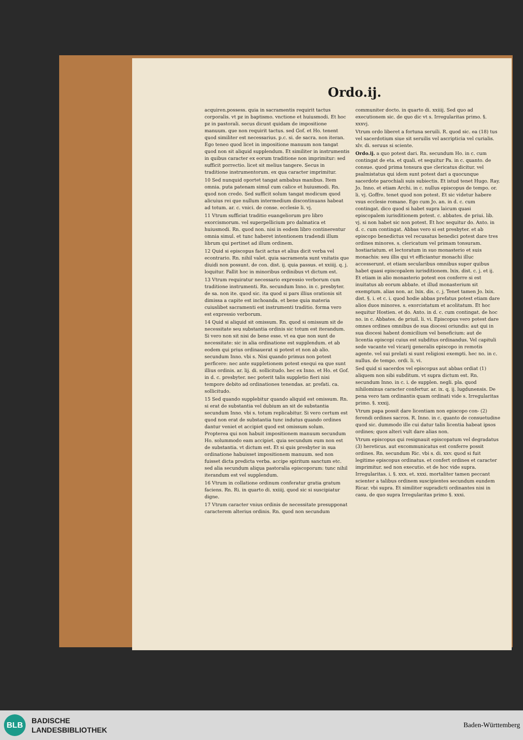Ordo.ij.
acquiren.possess. quia in sacramentis requirit tactus corporalis. vt pz in baptismo. vnctione et huiusmodi. Et hoc pz in pastorali. secus dicunt quidam de impositione manuum. que non requirit tactus. sed Gof. et Ho. tenent quod similiter est necessarius. p.c. si. de sacra. non iteran. Ego teneo quod licet in impositione manuum non tangat quod non sit aliquid supplendum. Et similiter in instrumentis in quibus caracter ex eorum traditione non imprimitur: sed sufficit porrectio. licet sit melius tangere. Secus in traditione instrumentorum. ex qua caracter imprimitur.
10 Sed nunquid oportet tangat ambabus manibus. Item omnia. puta patenam simul cum calice et huiusmodi. Rn. quod non credo. Sed sufficit solum tangat modicum quod alicuius rei que nullum intermedium discontinuans habeat ad totum. ar. c. vnici. de conse. ecclesie li. vj.
11 Vtrum sufficiat traditio euangeliorum pro libro exorcismorum. vel superpellicium pro dalmatica et huiusmodi. Rn. quod non. nisi in eodem libro continerentur omnia simul. et tunc haberet intentionem tradendi illum librum qui pertinet ad illum ordinem.
12 Quid si episcopus facit actus et alius dicit verba vel econtrario. Rn. nihil valet. quia sacramenta sunt vnitatis que diuidi non possunt. de con. dist. ij. quia passus. et xxiiij. q. j. loquitur. Fallit hoc in minoribus ordinibus vt dictum est.
13 Vtrum requiratur necessario expressio verborum cum traditione instrumenti. Rn. secundum Inno. in c. presbyter. de sa. non ite. quod sic. ita quod si pars illius orationis sit dimissa a capite est inchoanda. et bene quia materia cuiuslibet sacramenti est instrumenti traditio. forma vero est expressio verborum.
14 Quid si aliquid sit omissum. Rn. quod si omissum sit de necessitate seu substantia ordinis sic totum est iterandum. Si vero non sit nisi de bene esse. vt ea que non sunt de necessitate: sic in alia ordinatione est supplendum. et ab eodem qui prius ordinauerat si potest et non ab alio. secundum Inno. vbi s. Nisi quando primus non potest perficere: nec ante suppletionem potest exequi ea que sunt illius ordinis. ar. lij. di. sollicitudo. hec ex Inno. et Ho. et Gof. in d. c. presbyter. nec poterit talis suppletio fieri nisi tempore debito ad ordinationes tenendas. ar. prefati. ca. sollicitudo.
15 Sed quando supplebitur quando aliquid est omissum. Rn. si erat de substantia vel dubium an sit de substantia secundum Inno. vbi s. totum replicabitur. Si vero certum est quod non erat de substantia tunc indutus quando ordines dantur veniet et accipiet quod est omissum solum. Propterea qui non habuit impositionem manuum secundum Ho. solummodo eam accipiet. quia secundum eum non est de substantia. vt dictum est. Et si quis presbyter in sua ordinatione habuisset impositionem manuum. sed non fuisset dicta predicta verba. accipe spiritum sanctum etc. sed alia secundum aliqua pastoralia episcoporum: tunc nihil iterandum est vel supplendum.
16 Vtrum in collatione ordinum conferatur gratia gratum faciens. Rn. Ri. in quarto di. xxiiij. quod sic si suscipiatur digne.
17 Vtrum caracter vnius ordinis de necessitate presupponat caracterem alterius ordinis. Rn. quod non secundum
communiter docto. in quarto di. xxiiij. Sed quo ad executionem sic. de quo dic vt s. Irregularitas primo. §. xxxvj.
Vtrum ordo liberet a fortuna seruili. R. quod sic. ea (18) tus vel sacerdotium siue sit seruilis vel ascripticia vel curialis. xlv. di. seruus si sciente.
Ordo.ij. a quo potest dari. Rn. secundum Ho. in c. cum contingat de eta. et quali. et sequitur Pa. in c. quanto. de consue. quod prima tonsura que clericatus dicitur. vel psalmistatus qui idem sunt potest dari a quocunque sacerdote parochiali suis subiectis. Et istud tenet Hugo. Ray. Jo. Inno. et etiam Archi. in c. nullus episcopus de tempo. or. li. vj. Goffre. tenet quod non potest. Et sic videtur habere vsus ecclesie romane. Ego cum Jo. an. in d. c. cum contingat. dico quod si habet supra laicum quasi episcopalem iurisditionem potest. c. abbates. de priui. lib. vj. si non habet sic non potest. Et hoc sequitur do. Anto. in d. c. cum contingat. Abbas vero si est presbyter. et ab episcopo benedictus vel recusatus benedici potest dare tres ordines minores. s. clericatum vel primam tonsuram. hostiariatum. et lectoratum in suo monasterio et suis monachis: seu illis qui vt efficiantur monachi illuc accesserunt. et etiam secularibus omnibus super quibus habet quasi episcopalem iurisditionem. lxix. dist. c. j. et ij. Et etiam in alio monasterio potest eos conferre si est inuitatus ab eorum abbate. et illud monasterium sit exemptum. alias non. ar. lxix. dis. c. j. Tenet tamen Jo. lxix. dist. §. i. et c. i. quod hodie abbas prefatus potest etiam dare alios duos minores. s. exorcistatum et acolitatum. Et hoc sequitur Hostien. et do. Anto. in d. c. cum contingat. de hoc no. in c. Abbates. de priuil. li. vi. Episcopus vero potest dare omnes ordines omnibus de sua diocesi oriundis: aut qui in sua diocesi habent domicilium vel beneficium: aut de licentia episcopi cuius est subditus ordinandus. Vel capituli sede vacante vel vicarij generalis episcopo in remotis agente. vel sui prelati si sunt religiosi exempti. hec no. in c. nullus. de tempo. ordi. li. vi.
Sed quid si sacerdos vel episcopus aut abbas ordiat (1) aliquem non sibi subditum. vt supra dictum est. Rn. secundum Inno. in c. i. de supplen. negli. pla. quod nihilominus caracter confertur. ar. ix. q. ij. lugdunensis. De pena vero tam ordinantis quam ordinati vide s. Irregularitas primo. §. xxxij.
Vtrum papa possit dare licentiam non episcopo con- (2) ferendi ordines sacros. R. Inno. in c. quanto de consuetudine quod sic. dummodo ille cui datur talis licentia habeat ipsos ordines; quos alteri vult dare alias non.
Vtrum episcopus qui resignauit episcopatum vel degradatus (3) hereticus. aut excommunicatus est conferre possit ordines. Rn. secundum Ric. vbi s. di. xxv. quod si fuit legitime episcopus ordinatus. et confert ordines et caracter imprimitur. sed non executio. et de hoc vide supra. Irregularitas. i. §. xxx. et. xxxi. mortaliter tamen peccant scienter a talibus ordinem suscipientes secundum eundem Ricar. vbi supra. Et similiter supradicti ordinantes nisi in casu. de quo supra Irregularitas primo §. xxxi.
BLB
BADISCHE
LANDESBIBLIOTHEK
Baden-Württemberg